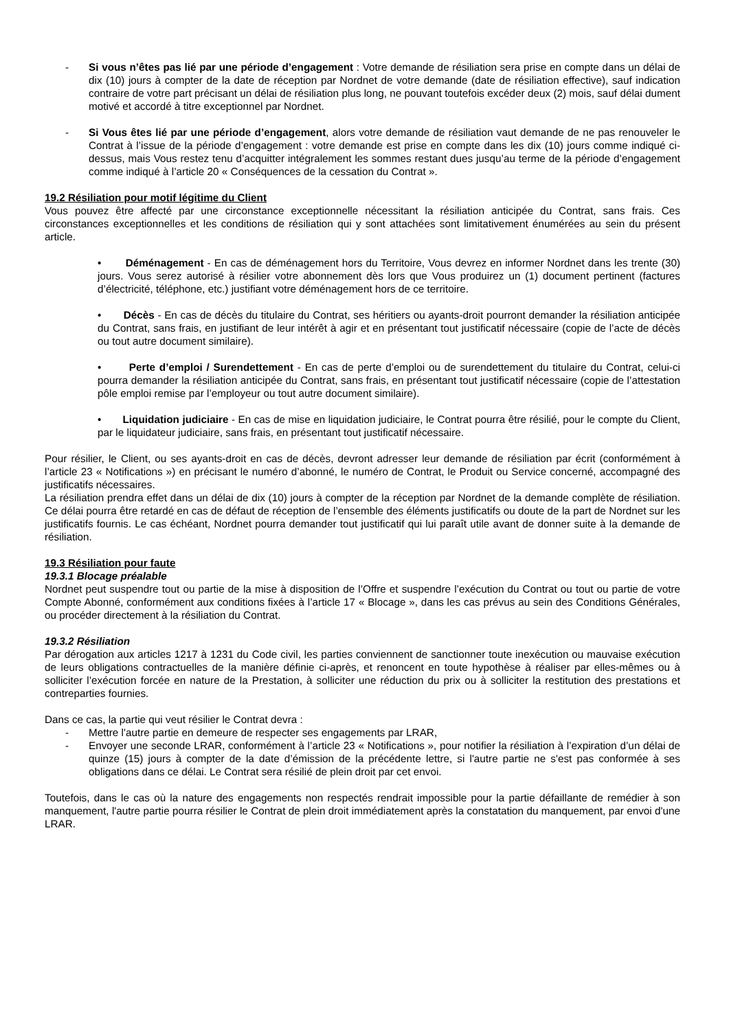- Si vous n’êtes pas lié par une période d’engagement : Votre demande de résiliation sera prise en compte dans un délai de dix (10) jours à compter de la date de réception par Nordnet de votre demande (date de résiliation effective), sauf indication contraire de votre part précisant un délai de résiliation plus long, ne pouvant toutefois excéder deux (2) mois, sauf délai dument motivé et accordé à titre exceptionnel par Nordnet.
- Si Vous êtes lié par une période d’engagement, alors votre demande de résiliation vaut demande de ne pas renouveler le Contrat à l’issue de la période d’engagement : votre demande est prise en compte dans les dix (10) jours comme indiqué ci-dessus, mais Vous restez tenu d’acquitter intégralement les sommes restant dues jusqu’au terme de la période d’engagement comme indiqué à l’article 20 « Conséquences de la cessation du Contrat ».
19.2 Résiliation pour motif légitime du Client
Vous pouvez être affecté par une circonstance exceptionnelle nécessitant la résiliation anticipée du Contrat, sans frais. Ces circonstances exceptionnelles et les conditions de résiliation qui y sont attachées sont limitativement énumérées au sein du présent article.
• Déménagement - En cas de déménagement hors du Territoire, Vous devrez en informer Nordnet dans les trente (30) jours. Vous serez autorisé à résilier votre abonnement dès lors que Vous produirez un (1) document pertinent (factures d’électricité, téléphone, etc.) justifiant votre déménagement hors de ce territoire.
• Décès - En cas de décès du titulaire du Contrat, ses héritiers ou ayants-droit pourront demander la résiliation anticipée du Contrat, sans frais, en justifiant de leur intérêt à agir et en présentant tout justificatif nécessaire (copie de l’acte de décès ou tout autre document similaire).
• Perte d’emploi / Surendettement - En cas de perte d’emploi ou de surendettement du titulaire du Contrat, celui-ci pourra demander la résiliation anticipée du Contrat, sans frais, en présentant tout justificatif nécessaire (copie de l’attestation pôle emploi remise par l’employeur ou tout autre document similaire).
• Liquidation judiciaire - En cas de mise en liquidation judiciaire, le Contrat pourra être résilié, pour le compte du Client, par le liquidateur judiciaire, sans frais, en présentant tout justificatif nécessaire.
Pour résilier, le Client, ou ses ayants-droit en cas de décès, devront adresser leur demande de résiliation par écrit (conformément à l’article 23 « Notifications ») en précisant le numéro d’abonné, le numéro de Contrat, le Produit ou Service concerné, accompagné des justificatifs nécessaires.
La résiliation prendra effet dans un délai de dix (10) jours à compter de la réception par Nordnet de la demande complète de résiliation. Ce délai pourra être retardé en cas de défaut de réception de l’ensemble des éléments justificatifs ou doute de la part de Nordnet sur les justificatifs fournis. Le cas échéant, Nordnet pourra demander tout justificatif qui lui paraît utile avant de donner suite à la demande de résiliation.
19.3 Résiliation pour faute
19.3.1 Blocage préalable
Nordnet peut suspendre tout ou partie de la mise à disposition de l’Offre et suspendre l’exécution du Contrat ou tout ou partie de votre Compte Abonné, conformément aux conditions fixées à l’article 17 « Blocage », dans les cas prévus au sein des Conditions Générales, ou procéder directement à la résiliation du Contrat.
19.3.2 Résiliation
Par dérogation aux articles 1217 à 1231 du Code civil, les parties conviennent de sanctionner toute inexécution ou mauvaise exécution de leurs obligations contractuelles de la manière définie ci-après, et renoncent en toute hypothèse à réaliser par elles-mêmes ou à solliciter l’exécution forcée en nature de la Prestation, à solliciter une réduction du prix ou à solliciter la restitution des prestations et contreparties fournies.
Dans ce cas, la partie qui veut résilier le Contrat devra :
- Mettre l'autre partie en demeure de respecter ses engagements par LRAR,
- Envoyer une seconde LRAR, conformément à l’article 23 « Notifications », pour notifier la résiliation à l’expiration d’un délai de quinze (15) jours à compter de la date d’émission de la précédente lettre, si l'autre partie ne s'est pas conformée à ses obligations dans ce délai. Le Contrat sera résilié de plein droit par cet envoi.
Toutefois, dans le cas où la nature des engagements non respectés rendrait impossible pour la partie défaillante de remédier à son manquement, l'autre partie pourra résilier le Contrat de plein droit immédiatement après la constatation du manquement, par envoi d'une LRAR.